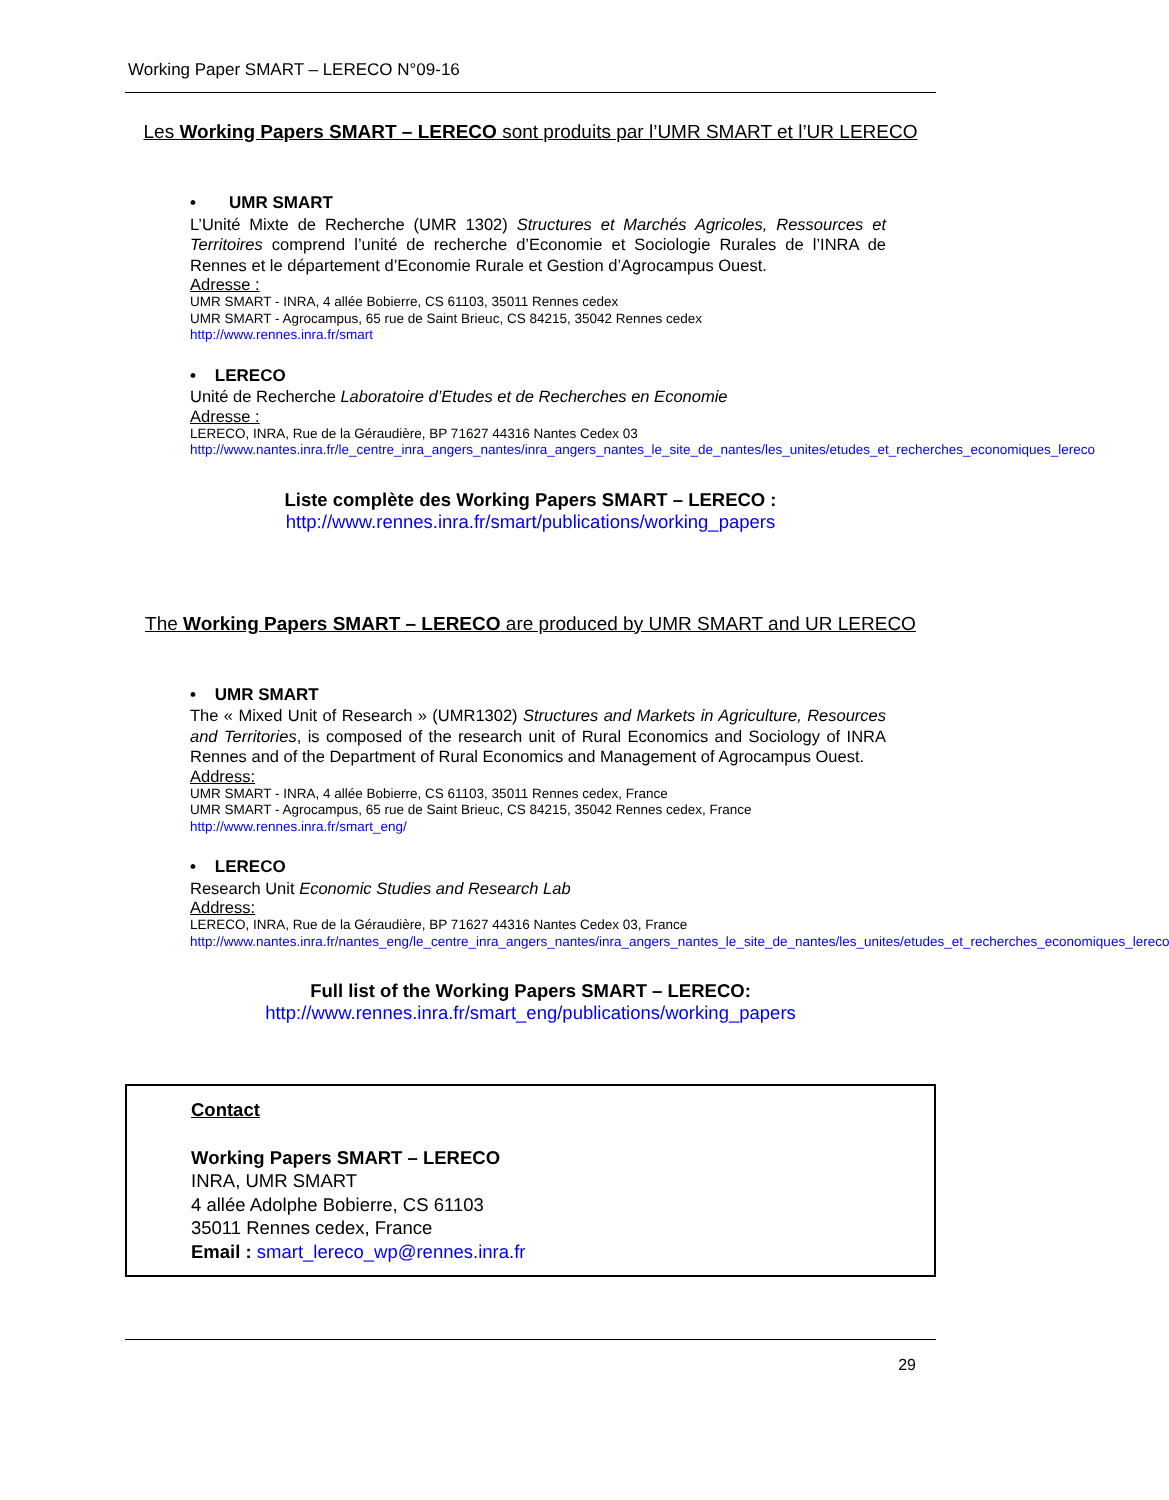Working Paper SMART – LERECO N°09-16
Les Working Papers SMART – LERECO sont produits par l’UMR SMART et l’UR LERECO
• UMR SMART
L’Unité Mixte de Recherche (UMR 1302) Structures et Marchés Agricoles, Ressources et Territoires comprend l’unité de recherche d’Economie et Sociologie Rurales de l’INRA de Rennes et le département d’Economie Rurale et Gestion d’Agrocampus Ouest.
Adresse :
UMR SMART - INRA, 4 allée Bobierre, CS 61103, 35011 Rennes cedex
UMR SMART - Agrocampus, 65 rue de Saint Brieuc, CS 84215, 35042 Rennes cedex
http://www.rennes.inra.fr/smart
• LERECO
Unité de Recherche Laboratoire d’Etudes et de Recherches en Economie
Adresse :
LERECO, INRA, Rue de la Géraudière, BP 71627 44316 Nantes Cedex 03
http://www.nantes.inra.fr/le_centre_inra_angers_nantes/inra_angers_nantes_le_site_de_nantes/les_unites/etudes_et_recherches_economiques_lereco
Liste complète des Working Papers SMART – LERECO :
http://www.rennes.inra.fr/smart/publications/working_papers
The Working Papers SMART – LERECO are produced by UMR SMART and UR LERECO
• UMR SMART
The « Mixed Unit of Research » (UMR1302) Structures and Markets in Agriculture, Resources and Territories, is composed of the research unit of Rural Economics and Sociology of INRA Rennes and of the Department of Rural Economics and Management of Agrocampus Ouest.
Address:
UMR SMART - INRA, 4 allée Bobierre, CS 61103, 35011 Rennes cedex, France
UMR SMART - Agrocampus, 65 rue de Saint Brieuc, CS 84215, 35042 Rennes cedex, France
http://www.rennes.inra.fr/smart_eng/
• LERECO
Research Unit Economic Studies and Research Lab
Address:
LERECO, INRA, Rue de la Géraudière, BP 71627 44316 Nantes Cedex 03, France
http://www.nantes.inra.fr/nantes_eng/le_centre_inra_angers_nantes/inra_angers_nantes_le_site_de_nantes/les_unites/etudes_et_recherches_economiques_lereco
Full list of the Working Papers SMART – LERECO:
http://www.rennes.inra.fr/smart_eng/publications/working_papers
Contact
Working Papers SMART – LERECO
INRA, UMR SMART
4 allée Adolphe Bobierre, CS 61103
35011 Rennes cedex, France
Email : smart_lereco_wp@rennes.inra.fr
29